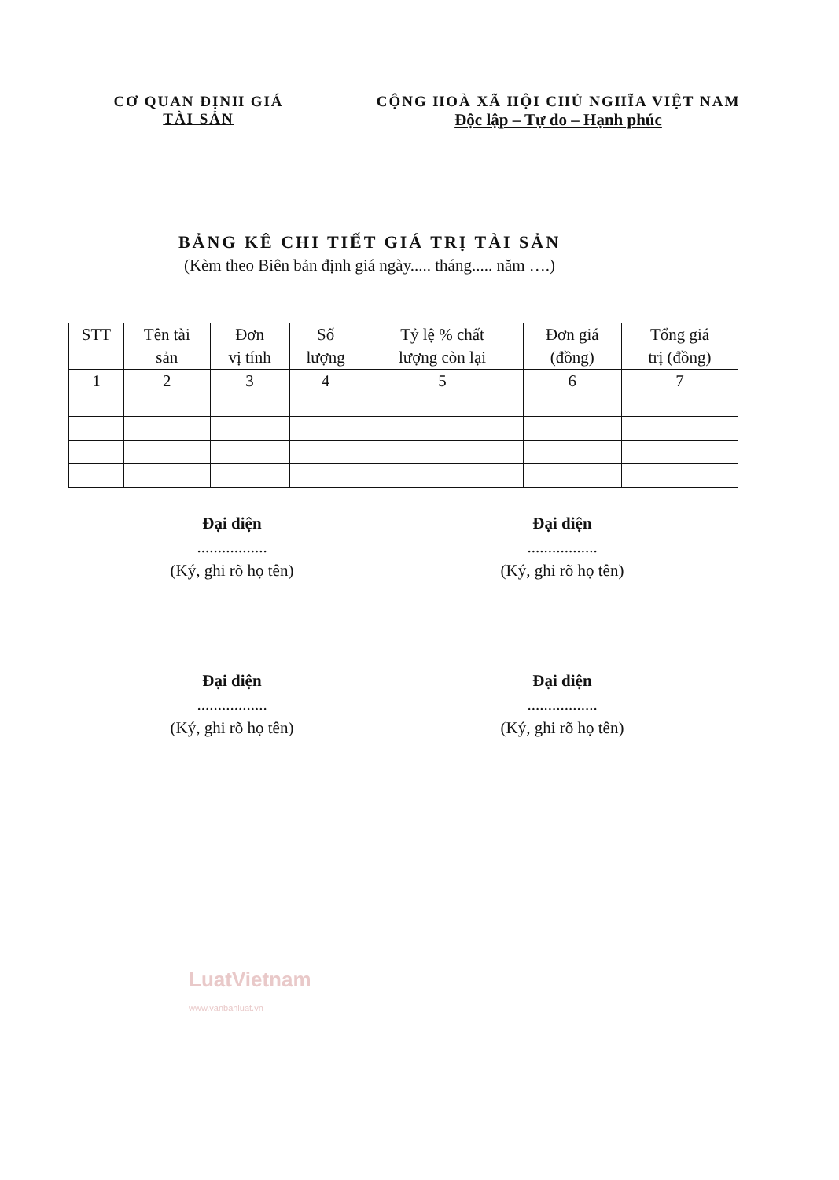CƠ QUAN ĐỊNH GIÁ
TÀI SẢN
CỘNG HOÀ XÃ HỘI CHỦ NGHĨA VIỆT NAM
Độc lập – Tự do – Hạnh phúc
BẢNG KÊ CHI TIẾT GIÁ TRỊ TÀI SẢN
(Kèm theo Biên bản định giá ngày..... tháng..... năm ….)
| STT | Tên tài sản | Đơn vị tính | Số lượng | Tỷ lệ % chất lượng còn lại | Đơn giá (đồng) | Tổng giá trị (đồng) |
| --- | --- | --- | --- | --- | --- | --- |
| 1 | 2 | 3 | 4 | 5 | 6 | 7 |
Đại diện
.................
(Ký, ghi rõ họ tên)
Đại diện
.................
(Ký, ghi rõ họ tên)
Đại diện
.................
(Ký, ghi rõ họ tên)
Đại diện
.................
(Ký, ghi rõ họ tên)
LuatVietnam
www.vanbanluat.vn